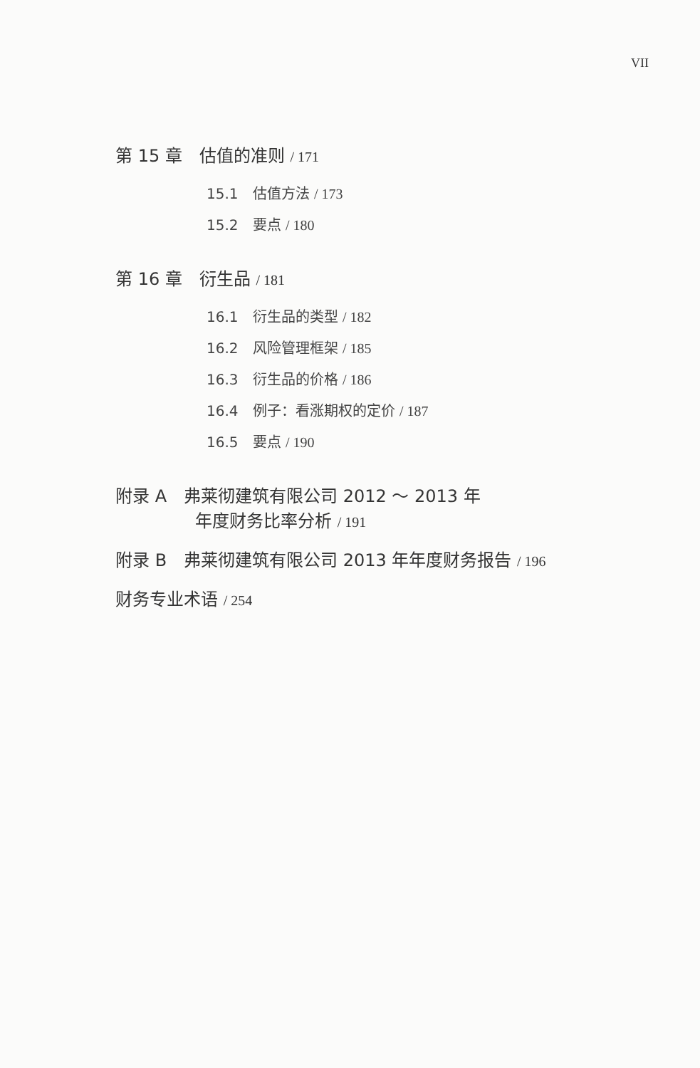VII
第 15 章　估值的准则 / 171
15.1　估值方法 / 173
15.2　要点 / 180
第 16 章　衍生品 / 181
16.1　衍生品的类型 / 182
16.2　风险管理框架 / 185
16.3　衍生品的价格 / 186
16.4　例子：看涨期权的定价 / 187
16.5　要点 / 190
附录 A　弗莱彻建筑有限公司 2012 ～ 2013 年
年度财务比率分析 / 191
附录 B　弗莱彻建筑有限公司 2013 年年度财务报告 / 196
财务专业术语 / 254